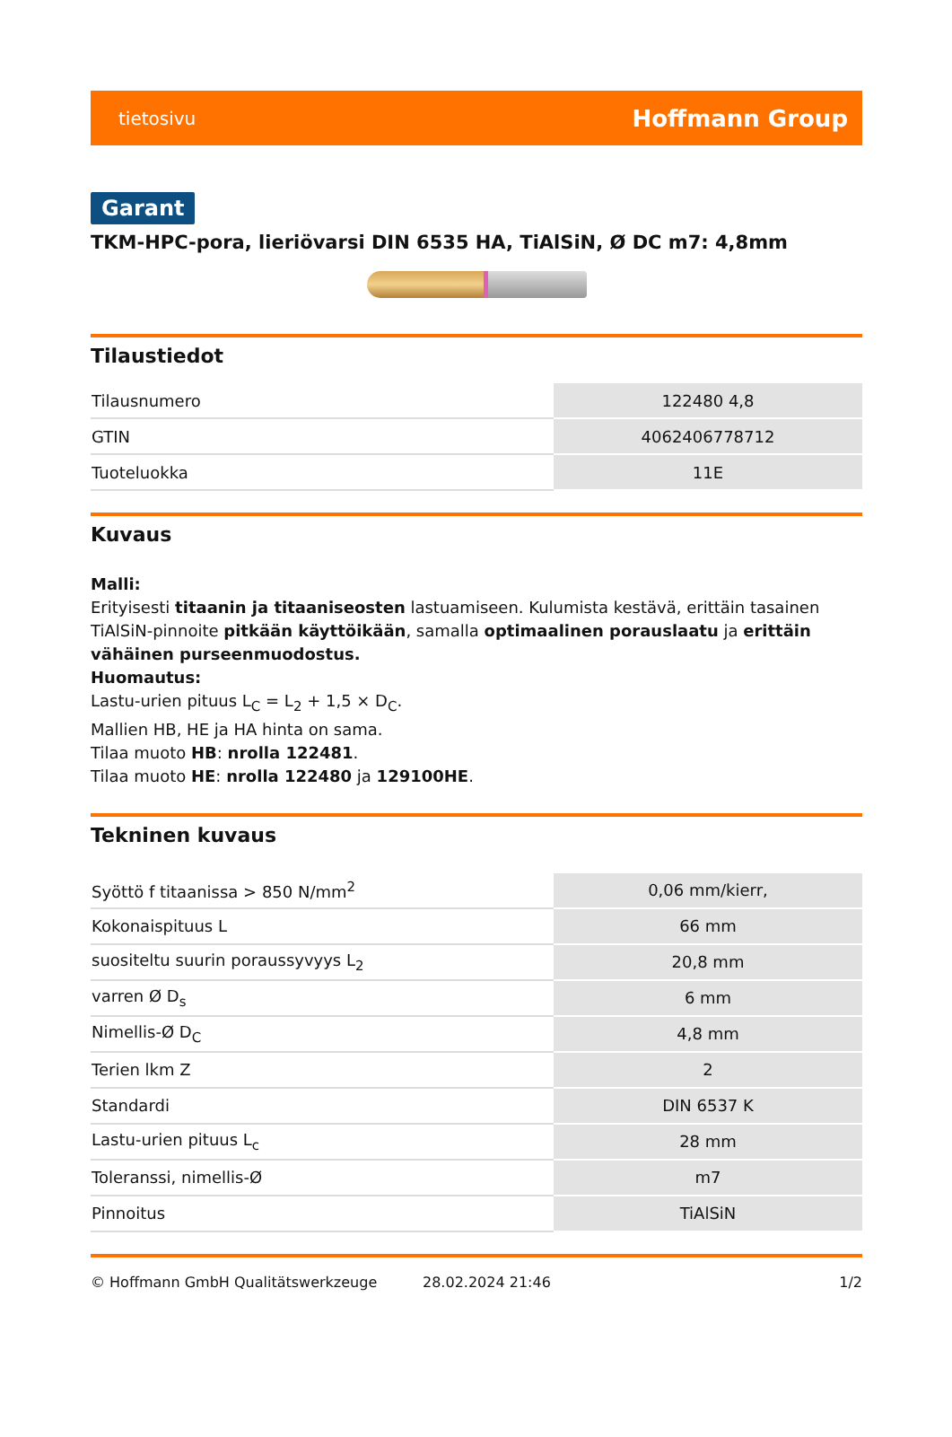tietosivu Hoffmann Group
Garant
TKM-HPC-pora, lieriövarsi DIN 6535 HA, TiAlSiN, Ø DC m7: 4,8mm
Tilaustiedot
| Tilausnumero | 122480 4,8 |
| GTIN | 4062406778712 |
| Tuoteluokka | 11E |
Kuvaus
Malli:
Erityisesti titaanin ja titaaniseosten lastuamiseen. Kulumista kestävä, erittäin tasainen TiAlSiN-pinnoite pitkään käyttöikään, samalla optimaalinen porauslaatu ja erittäin vähäinen purseenmuodostus.
Huomautus:
Lastu-urien pituus L<sub>C</sub> = L<sub>2</sub> + 1,5 × D<sub>C</sub>.
Mallien HB, HE ja HA hinta on sama.
Tilaa muoto HB: nrolla 122481.
Tilaa muoto HE: nrolla 122480 ja 129100HE.
Tekninen kuvaus
| Syöttö f titaanissa > 850 N/mm<sup>2</sup> | 0,06 mm/kierr, |
| Kokonaispituus L | 66 mm |
| suositeltu suurin poraussyvyys L<sub>2</sub> | 20,8 mm |
| varren Ø D<sub>s</sub> | 6 mm |
| Nimellis-Ø D<sub>C</sub> | 4,8 mm |
| Terien lkm Z | 2 |
| Standardi | DIN 6537 K |
| Lastu-urien pituus L<sub>c</sub> | 28 mm |
| Toleranssi, nimellis-Ø | m7 |
| Pinnoitus | TiAlSiN |
© Hoffmann GmbH Qualitätswerkzeuge 28.02.2024 21:46 1/2